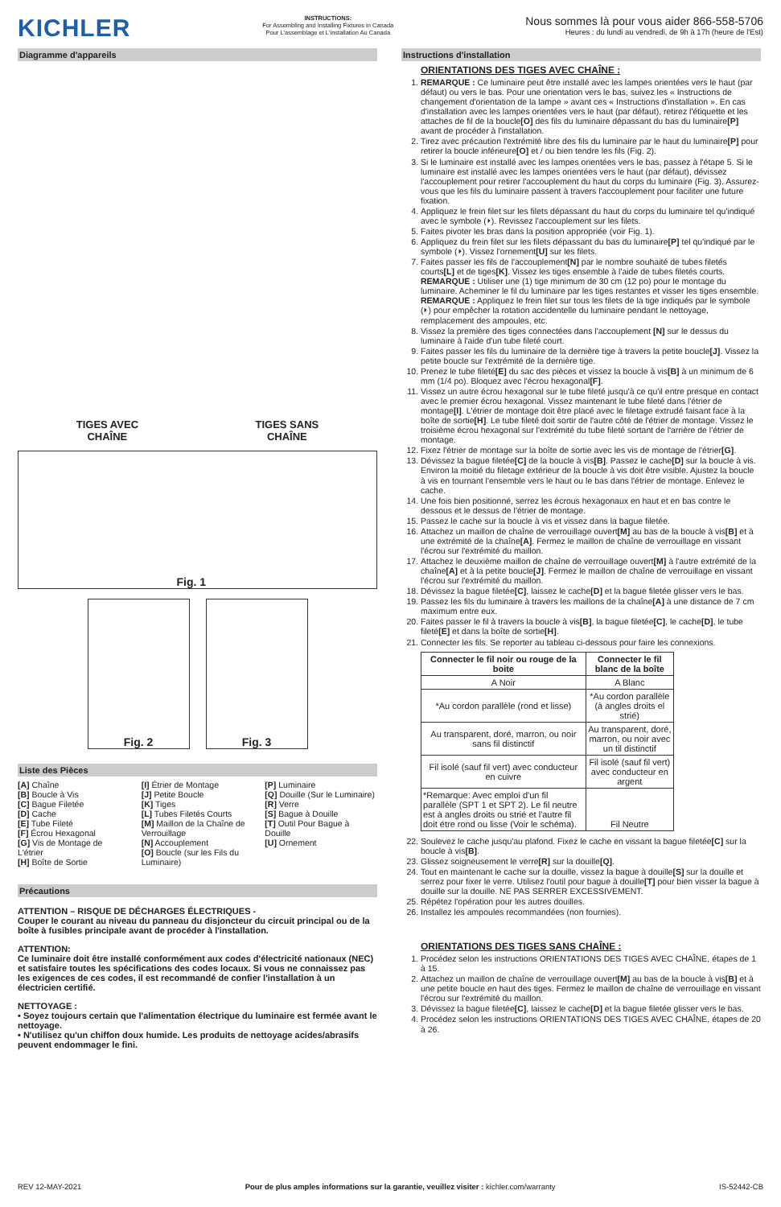KICHLER
INSTRUCTIONS:
For Assembling and Installing Fixtures in Canada
Pour L'assemblage et L'installation Au Canada
Nous sommes là pour vous aider 866-558-5706
Heures : du lundi au vendredi, de 9h à 17h (heure de l'Est)
Diagramme d'appareils
TIGES AVEC
CHAÎNE
TIGES SANS
CHAÎNE
Fig. 1
Fig. 2 Fig. 3
Liste des Pièces
[A] Chaîne
[B] Boucle à Vis
[C] Bague Filetée
[D] Cache
[E] Tube Fileté
[F] Écrou Hexagonal
[G] Vis de Montage de L'étrier
[H] Boîte de Sortie
[I] Étrier de Montage
[J] Petite Boucle
[K] Tiges
[L] Tubes Filetés Courts
[M] Maillon de la Chaîne de Verrouillage
[N] Accouplement
[O] Boucle (sur les Fils du Luminaire)
[P] Luminaire
[Q] Douille (Sur le Luminaire)
[R] Verre
[S] Bague à Douille
[T] Outil Pour Bague à Douille
[U] Ornement
Précautions
ATTENTION – RISQUE DE DÉCHARGES ÉLECTRIQUES -
Couper le courant au niveau du panneau du disjoncteur du circuit principal ou de la boîte à fusibles principale avant de procéder à l'installation.
ATTENTION:
Ce luminaire doit être installé conformément aux codes d'électricité nationaux (NEC) et satisfaire toutes les spécifications des codes locaux. Si vous ne connaissez pas les exigences de ces codes, il est recommandé de confier l'installation à un électricien certifié.
NETTOYAGE :
• Soyez toujours certain que l'alimentation électrique du luminaire est fermée avant le nettoyage.
• N'utilisez qu'un chiffon doux humide. Les produits de nettoyage acides/abrasifs peuvent endommager le fini.
Instructions d'installation
ORIENTATIONS DES TIGES AVEC CHAÎNE :
1. REMARQUE : Ce luminaire peut être installé avec les lampes orientées vers le haut (par défaut) ou vers le bas. Pour une orientation vers le bas, suivez les « Instructions de changement d'orientation de la lampe » avant ces « Instructions d'installation ». En cas d'installation avec les lampes orientées vers le haut (par défaut), retirez l'étiquette et les attaches de fil de la boucle[O] des fils du luminaire dépassant du bas du luminaire[P] avant de procéder à l'installation.
2. Tirez avec précaution l'extrémité libre des fils du luminaire par le haut du luminaire[P] pour retirer la boucle inférieure[O] et / ou bien tendre les fils (Fig. 2).
3. Si le luminaire est installé avec les lampes orientées vers le bas, passez à l'étape 5. Si le luminaire est installé avec les lampes orientées vers le haut (par défaut), dévissez l'accouplement pour retirer l'accouplement du haut du corps du luminaire (Fig. 3). Assurez-vous que les fils du luminaire passent à travers l'accouplement pour faciliter une future fixation.
4. Appliquez le frein filet sur les filets dépassant du haut du corps du luminaire tel qu'indiqué avec le symbole (⏵). Revissez l'accouplement sur les filets.
5. Faites pivoter les bras dans la position appropriée (voir Fig. 1).
6. Appliquez du frein filet sur les filets dépassant du bas du luminaire[P] tel qu'indiqué par le symbole (⏵). Vissez l'ornement[U] sur les filets.
7. Faites passer les fils de l'accouplement[N] par le nombre souhaité de tubes filetés courts[L] et de tiges[K]. Vissez les tiges ensemble à l'aide de tubes filetés courts. REMARQUE : Utiliser une (1) tige minimum de 30 cm (12 po) pour le montage du luminaire. Acheminer le fil du luminaire par les tiges restantes et visser les tiges ensemble.
REMARQUE : Appliquez le frein filet sur tous les filets de la tige indiqués par le symbole (⏵) pour empêcher la rotation accidentelle du luminaire pendant le nettoyage, remplacement des ampoules, etc.
8. Vissez la première des tiges connectées dans l'accouplement [N] sur le dessus du luminaire à l'aide d'un tube fileté court.
9. Faites passer les fils du luminaire de la dernière tige à travers la petite boucle[J]. Vissez la petite boucle sur l'extrémité de la dernière tige.
10. Prenez le tube fileté[E] du sac des pièces et vissez la boucle à vis[B] à un minimum de 6 mm (1/4 po). Bloquez avec l'écrou hexagonal[F].
11. Vissez un autre écrou hexagonal sur le tube fileté jusqu'à ce qu'il entre presque en contact avec le premier écrou hexagonal. Vissez maintenant le tube fileté dans l'étrier de montage[I]. L'étrier de montage doit être placé avec le filetage extrudé faisant face à la boîte de sortie[H]. Le tube fileté doit sortir de l'autre côté de l'étrier de montage. Vissez le troisième écrou hexagonal sur l'extrémité du tube fileté sortant de l'arrière de l'étrier de montage.
12. Fixez l'étrier de montage sur la boîte de sortie avec les vis de montage de l'étrier[G].
13. Dévissez la bague filetée[C] de la boucle à vis[B]. Passez le cache[D] sur la boucle à vis. Environ la moitié du filetage extérieur de la boucle à vis doit être visible. Ajustez la boucle à vis en tournant l'ensemble vers le haut ou le bas dans l'étrier de montage. Enlevez le cache.
14. Une fois bien positionné, serrez les écrous hexagonaux en haut et en bas contre le dessous et le dessus de l'étrier de montage.
15. Passez le cache sur la boucle à vis et vissez dans la bague filetée.
16. Attachez un maillon de chaîne de verrouillage ouvert[M] au bas de la boucle à vis[B] et à une extrémité de la chaîne[A]. Fermez le maillon de chaîne de verrouillage en vissant l'écrou sur l'extrémité du maillon.
17. Attachez le deuxième maillon de chaîne de verrouillage ouvert[M] à l'autre extrémité de la chaîne[A] et à la petite boucle[J]. Fermez le maillon de chaîne de verrouillage en vissant l'écrou sur l'extrémité du maillon.
18. Dévissez la bague filetée[C], laissez le cache[D] et la bague filetée glisser vers le bas.
19. Passez les fils du luminaire à travers les maillons de la chaîne[A] à une distance de 7 cm maximum entre eux.
20. Faites passer le fil à travers la boucle à vis[B], la bague filetée[C], le cache[D], le tube fileté[E] et dans la boîte de sortie[H].
21. Connecter les fils. Se reporter au tableau ci-dessous pour faire les connexions.
| Connecter le fil noir ou rouge de la boite | Connecter le fil blanc de la boîte |
| --- | --- |
| A Noir | A Blanc |
| *Au cordon parallèle (rond et lisse) | *Au cordon parallèle (à angles droits el strié) |
| Au transparent, doré, marron, ou noir sans fil distinctif | Au transparent, doré, marron, ou noir avec un til distinctif |
| Fil isolé (sauf fil vert) avec conducteur en cuivre | Fil isolé (sauf fil vert) avec conducteur en argent |
| *Remarque: Avec emploi d'un fil parallèle (SPT 1 et SPT 2). Le fil neutre est à angles droits ou strié et l'autre fil doit étre rond ou lisse (Voir le schéma). | Fil Neutre |
22. Soulevez le cache jusqu'au plafond. Fixez le cache en vissant la bague filetée[C] sur la boucle à vis[B].
23. Glissez soigneusement le verre[R] sur la douille[Q].
24. Tout en maintenant le cache sur la douille, vissez la bague à douille[S] sur la douille et serrez pour fixer le verre. Utilisez l'outil pour bague à douille[T] pour bien visser la bague à douille sur la douille. NE PAS SERRER EXCESSIVEMENT.
25. Répétez l'opération pour les autres douilles.
26. Installez les ampoules recommandées (non fournies).
ORIENTATIONS DES TIGES SANS CHAÎNE :
1. Procédez selon les instructions ORIENTATIONS DES TIGES AVEC CHAÎNE, étapes de 1 à 15.
2. Attachez un maillon de chaîne de verrouillage ouvert[M] au bas de la boucle à vis[B] et à une petite boucle en haut des tiges. Fermez le maillon de chaîne de verrouillage en vissant l'écrou sur l'extrémité du maillon.
3. Dévissez la bague filetée[C], laissez le cache[D] et la bague filetée glisser vers le bas.
4. Procédez selon les instructions ORIENTATIONS DES TIGES AVEC CHAÎNE, étapes de 20 à 26.
REV 12-MAY-2021 Pour de plus amples informations sur la garantie, veuillez visiter : kichler.com/warranty IS-52442-CB